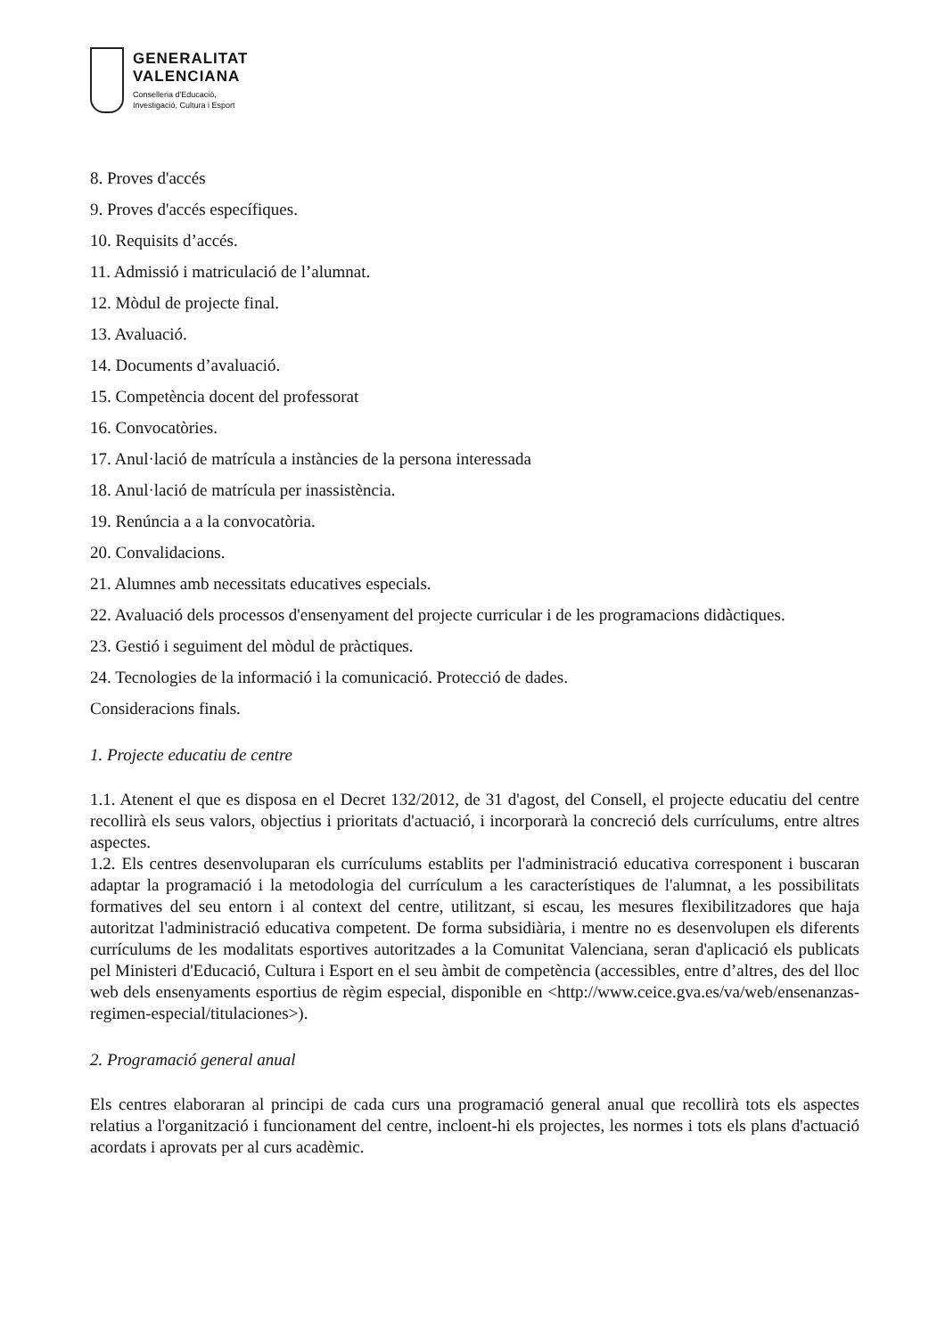GENERALITAT
VALENCIANA
Conselleria d'Educació,
Investigació, Cultura i Esport
8. Proves d'accés
9. Proves d'accés específiques.
10. Requisits d’accés.
11. Admissió i matriculació de l’alumnat.
12. Mòdul de projecte final.
13. Avaluació.
14. Documents d’avaluació.
15. Competència docent del professorat
16. Convocatòries.
17. Anul·lació de matrícula a instàncies de la persona interessada
18. Anul·lació de matrícula per inassistència.
19. Renúncia a a la convocatòria.
20. Convalidacions.
21. Alumnes amb necessitats educatives especials.
22. Avaluació dels processos d'ensenyament del projecte curricular i de les programacions didàctiques.
23. Gestió i seguiment del mòdul de pràctiques.
24. Tecnologies de la informació i la comunicació. Protecció de dades.
Consideracions finals.
1. Projecte educatiu de centre
1.1. Atenent el que es disposa en el Decret 132/2012, de 31 d'agost, del Consell, el projecte educatiu del centre recollirà els seus valors, objectius i prioritats d'actuació, i incorporarà la concreció dels currículums, entre altres aspectes.
1.2. Els centres desenvoluparan els currículums establits per l'administració educativa corresponent i buscaran adaptar la programació i la metodologia del currículum a les característiques de l'alumnat, a les possibilitats formatives del seu entorn i al context del centre, utilitzant, si escau, les mesures flexibilitzadores que haja autoritzat l'administració educativa competent. De forma subsidiària, i mentre no es desenvolupen els diferents currículums de les modalitats esportives autoritzades a la Comunitat Valenciana, seran d'aplicació els publicats pel Ministeri d'Educació, Cultura i Esport en el seu àmbit de competència (accessibles, entre d’altres, des del lloc web dels ensenyaments esportius de règim especial, disponible en <http://www.ceice.gva.es/va/web/ensenanzas-regimen-especial/titulaciones>).
2. Programació general anual
Els centres elaboraran al principi de cada curs una programació general anual que recollirà tots els aspectes relatius a l'organització i funcionament del centre, incloent-hi els projectes, les normes i tots els plans d'actuació acordats i aprovats per al curs acadèmic.